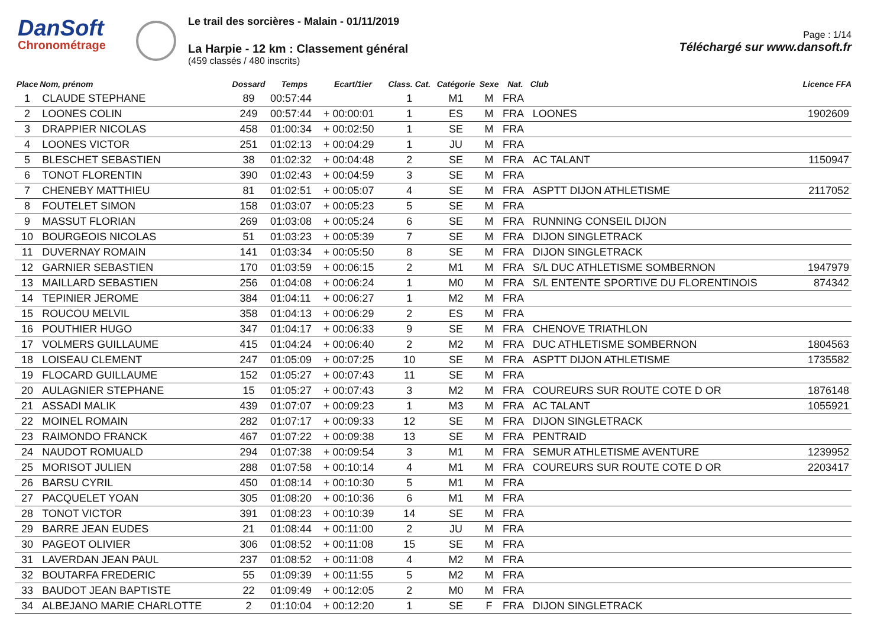DanSoft
Chronométrage
Le trail des sorcières - Malain - 01/11/2019
La Harpie - 12 km : Classement général
(459 classés / 480 inscrits)
Page : 1/14
Téléchargé sur www.dansoft.fr
| Place | Nom, prénom | Dossard | Temps | Ecart/1ier | Class. Cat. | Catégorie | Sexe | Nat. | Club | Licence FFA |
| --- | --- | --- | --- | --- | --- | --- | --- | --- | --- | --- |
| 1 | CLAUDE STEPHANE | 89 | 00:57:44 | | 1 | M1 | M | FRA | | |
| 2 | LOONES COLIN | 249 | 00:57:44 | + 00:00:01 | 1 | ES | M | FRA | LOONES | 1902609 |
| 3 | DRAPPIER NICOLAS | 458 | 01:00:34 | + 00:02:50 | 1 | SE | M | FRA | | |
| 4 | LOONES VICTOR | 251 | 01:02:13 | + 00:04:29 | 1 | JU | M | FRA | | |
| 5 | BLESCHET SEBASTIEN | 38 | 01:02:32 | + 00:04:48 | 2 | SE | M | FRA | AC TALANT | 1150947 |
| 6 | TONOT FLORENTIN | 390 | 01:02:43 | + 00:04:59 | 3 | SE | M | FRA | | |
| 7 | CHENEBY MATTHIEU | 81 | 01:02:51 | + 00:05:07 | 4 | SE | M | FRA | ASPTT DIJON ATHLETISME | 2117052 |
| 8 | FOUTELET SIMON | 158 | 01:03:07 | + 00:05:23 | 5 | SE | M | FRA | | |
| 9 | MASSUT FLORIAN | 269 | 01:03:08 | + 00:05:24 | 6 | SE | M | FRA | RUNNING CONSEIL DIJON | |
| 10 | BOURGEOIS NICOLAS | 51 | 01:03:23 | + 00:05:39 | 7 | SE | M | FRA | DIJON SINGLETRACK | |
| 11 | DUVERNAY ROMAIN | 141 | 01:03:34 | + 00:05:50 | 8 | SE | M | FRA | DIJON SINGLETRACK | |
| 12 | GARNIER SEBASTIEN | 170 | 01:03:59 | + 00:06:15 | 2 | M1 | M | FRA | S/L DUC ATHLETISME SOMBERNON | 1947979 |
| 13 | MAILLARD SEBASTIEN | 256 | 01:04:08 | + 00:06:24 | 1 | M0 | M | FRA | S/L ENTENTE SPORTIVE DU FLORENTINOIS | 874342 |
| 14 | TEPINIER JEROME | 384 | 01:04:11 | + 00:06:27 | 1 | M2 | M | FRA | | |
| 15 | ROUCOU MELVIL | 358 | 01:04:13 | + 00:06:29 | 2 | ES | M | FRA | | |
| 16 | POUTHIER HUGO | 347 | 01:04:17 | + 00:06:33 | 9 | SE | M | FRA | CHENOVE TRIATHLON | |
| 17 | VOLMERS GUILLAUME | 415 | 01:04:24 | + 00:06:40 | 2 | M2 | M | FRA | DUC ATHLETISME SOMBERNON | 1804563 |
| 18 | LOISEAU CLEMENT | 247 | 01:05:09 | + 00:07:25 | 10 | SE | M | FRA | ASPTT DIJON ATHLETISME | 1735582 |
| 19 | FLOCARD GUILLAUME | 152 | 01:05:27 | + 00:07:43 | 11 | SE | M | FRA | | |
| 20 | AULAGNIER STEPHANE | 15 | 01:05:27 | + 00:07:43 | 3 | M2 | M | FRA | COUREURS SUR ROUTE COTE D OR | 1876148 |
| 21 | ASSADI MALIK | 439 | 01:07:07 | + 00:09:23 | 1 | M3 | M | FRA | AC TALANT | 1055921 |
| 22 | MOINEL ROMAIN | 282 | 01:07:17 | + 00:09:33 | 12 | SE | M | FRA | DIJON SINGLETRACK | |
| 23 | RAIMONDO FRANCK | 467 | 01:07:22 | + 00:09:38 | 13 | SE | M | FRA | PENTRAID | |
| 24 | NAUDOT ROMUALD | 294 | 01:07:38 | + 00:09:54 | 3 | M1 | M | FRA | SEMUR ATHLETISME AVENTURE | 1239952 |
| 25 | MORISOT JULIEN | 288 | 01:07:58 | + 00:10:14 | 4 | M1 | M | FRA | COUREURS SUR ROUTE COTE D OR | 2203417 |
| 26 | BARSU CYRIL | 450 | 01:08:14 | + 00:10:30 | 5 | M1 | M | FRA | | |
| 27 | PACQUELET YOAN | 305 | 01:08:20 | + 00:10:36 | 6 | M1 | M | FRA | | |
| 28 | TONOT VICTOR | 391 | 01:08:23 | + 00:10:39 | 14 | SE | M | FRA | | |
| 29 | BARRE JEAN EUDES | 21 | 01:08:44 | + 00:11:00 | 2 | JU | M | FRA | | |
| 30 | PAGEOT OLIVIER | 306 | 01:08:52 | + 00:11:08 | 15 | SE | M | FRA | | |
| 31 | LAVERDAN JEAN PAUL | 237 | 01:08:52 | + 00:11:08 | 4 | M2 | M | FRA | | |
| 32 | BOUTARFA FREDERIC | 55 | 01:09:39 | + 00:11:55 | 5 | M2 | M | FRA | | |
| 33 | BAUDOT JEAN BAPTISTE | 22 | 01:09:49 | + 00:12:05 | 2 | M0 | M | FRA | | |
| 34 | ALBEJANO MARIE CHARLOTTE | 2 | 01:10:04 | + 00:12:20 | 1 | SE | F | FRA | DIJON SINGLETRACK | |